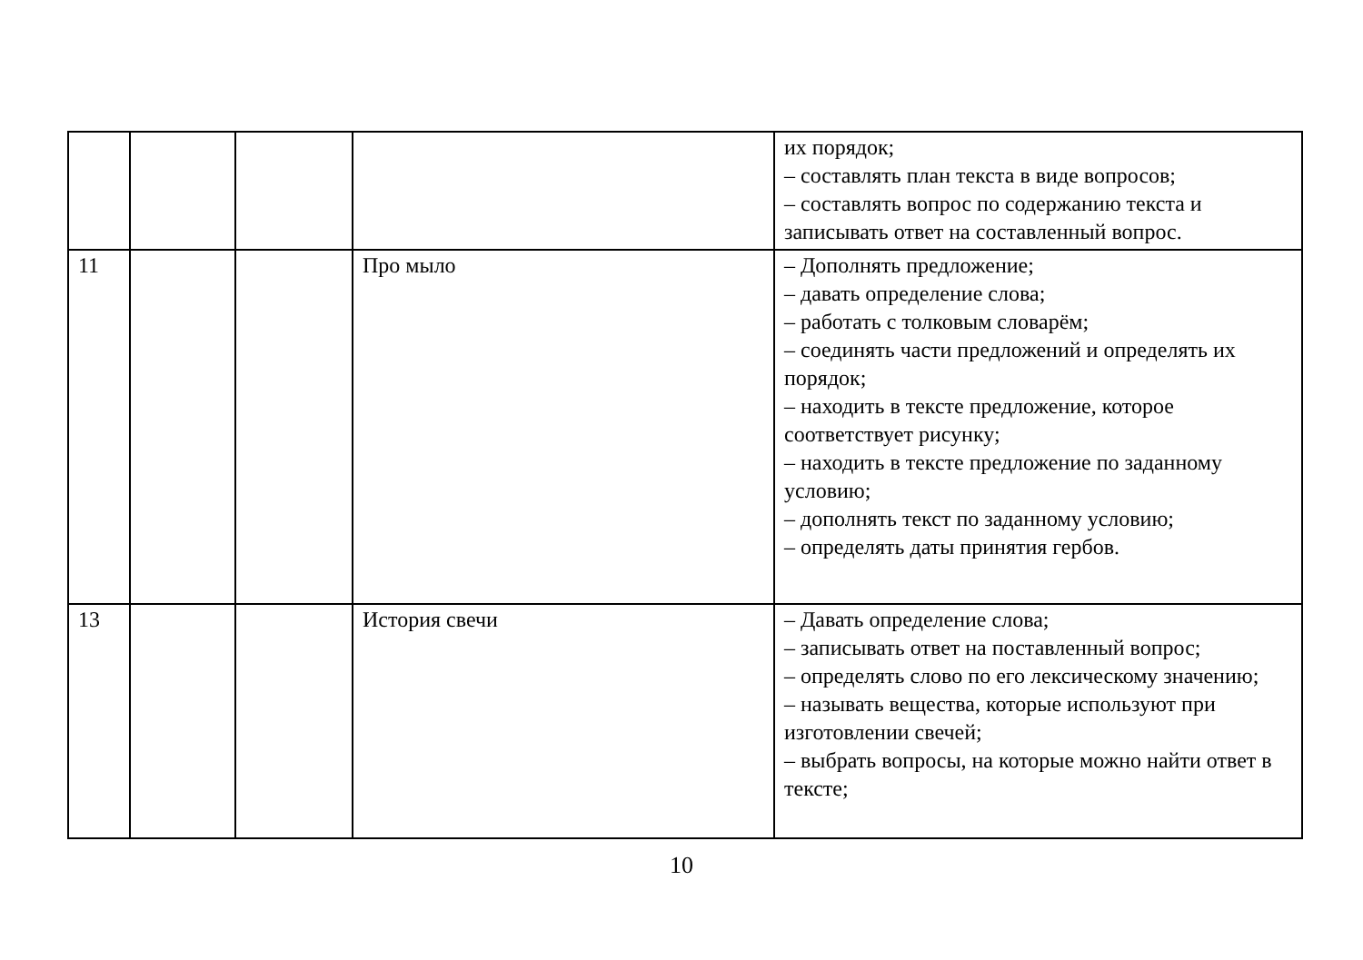| | | | | их порядок; – составлять план текста в виде вопросов; – составлять вопрос по содержанию текста и записывать ответ на составленный вопрос. |
| 11 | | | Про мыло | – Дополнять предложение; – давать определение слова; – работать с толковым словарём; – соединять части предложений и определять их порядок; – находить в тексте предложение, которое соответствует рисунку; – находить в тексте предложение по заданному условию; – дополнять текст по заданному условию; – определять даты принятия гербов. |
| 13 | | | История свечи | – Давать определение слова; – записывать ответ на поставленный вопрос; – определять слово по его лексическому значению; – называть вещества, которые используют при изготовлении свечей; – выбрать вопросы, на которые можно найти ответ в тексте; |
10